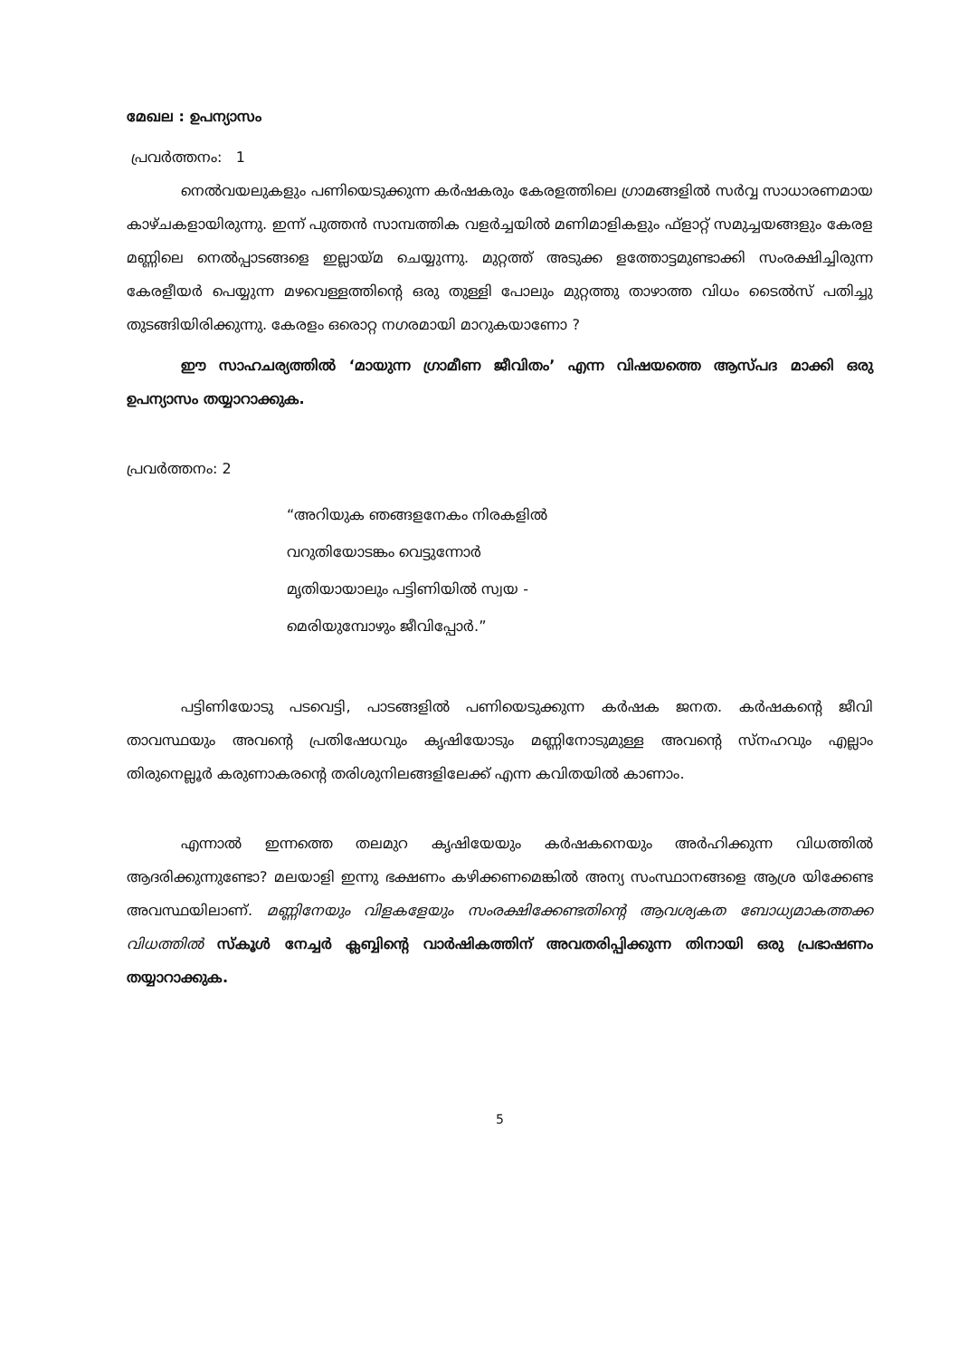മേഖല : ഉപന്യാസം
പ്രവർത്തനം: 1
നെൽവയലുകളും പണിയെടുക്കുന്ന കർഷകരും കേരളത്തിലെ ഗ്രാമങ്ങളിൽ സർവ്വ സാധാരണമായ കാഴ്ചകളായിരുന്നു. ഇന്ന് പുത്തൻ സാമ്പത്തിക വളർച്ചയിൽ മണിമാളികളും ഫ്ളാറ്റ് സമുച്ചയങ്ങളും കേരള മണ്ണിലെ നെൽപ്പാടങ്ങളെ ഇല്ലായ്മ ചെയ്യുന്നു. മുറ്റത്ത് അടുക്ക ളത്തോട്ടമുണ്ടാക്കി സംരക്ഷിച്ചിരുന്ന കേരളീയർ പെയ്യുന്ന മഴവെള്ളത്തിന്റെ ഒരു തുള്ളി പോലും മുറ്റത്തു താഴാത്ത വിധം ടൈൽസ് പതിച്ചു തുടങ്ങിയിരിക്കുന്നു. കേരളം ഒരൊറ്റ നഗരമായി മാറുകയാണോ ?
ഈ സാഹചര്യത്തിൽ ‘മായുന്ന ഗ്രാമീണ ജീവിതം’ എന്ന വിഷയത്തെ ആസ്പദ മാക്കി ഒരു ഉപന്യാസം തയ്യാറാക്കുക.
പ്രവർത്തനം: 2
“അറിയുക ഞങ്ങളനേകം നിരകളിൽ
വറുതിയോടങ്കം വെട്ടുന്നോർ
മൃതിയായാലും പട്ടിണിയിൽ സ്വയ -
മെരിയുമ്പോഴും ജീവിപ്പോർ.”
പട്ടിണിയോടു പടവെട്ടി, പാടങ്ങളിൽ പണിയെടുക്കുന്ന കർഷക ജനത. കർഷകന്റെ ജീവി താവസ്ഥയും അവന്റെ പ്രതിഷേധവും കൃഷിയോടും മണ്ണിനോടുമുള്ള അവന്റെ സ്നഹവും എല്ലാം തിരുനെല്ലൂർ കരുണാകരന്റെ തരിശുനിലങ്ങളിലേക്ക് എന്ന കവിതയിൽ കാണാം.
എന്നാൽ ഇന്നത്തെ തലമുറ കൃഷിയേയും കർഷകനെയും അർഹിക്കുന്ന വിധത്തിൽ ആദരിക്കുന്നുണ്ടോ? മലയാളി ഇന്നു ഭക്ഷണം കഴിക്കണമെങ്കിൽ അന്യ സംസ്ഥാനങ്ങളെ ആശ്ര യിക്കേണ്ട അവസ്ഥയിലാണ്. മണ്ണിനേയും വിളകളേയും സംരക്ഷിക്കേണ്ടതിന്റെ ആവശ്യകത ബോധ്യമാകത്തക്ക വിധത്തിൽ സ്കൂൾ നേച്ചർ ക്ലബ്ബിന്റെ വാർഷികത്തിന് അവതരിപ്പിക്കുന്ന തിനായി ഒരു പ്രഭാഷണം തയ്യാറാക്കുക.
5